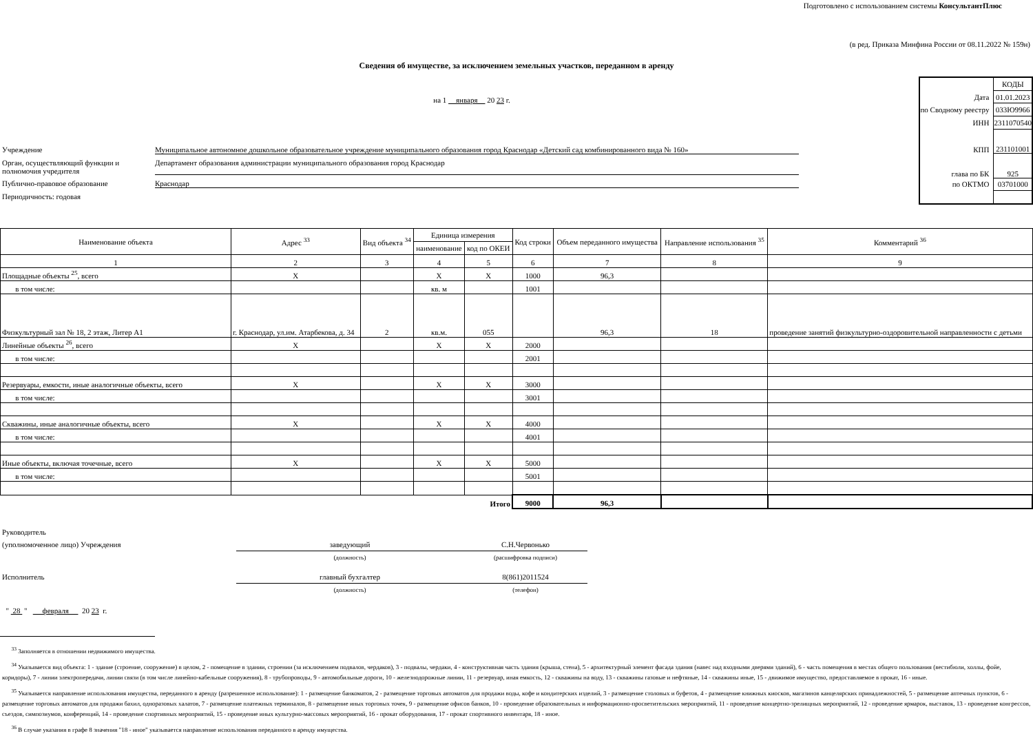Подготовлено с использованием системы КонсультантПлюс
(в ред. Приказа Минфина России от 08.11.2022 № 159н)
Сведения об имуществе, за исключением земельных участков, переданном в аренду
на 1 января 20 23 г.
Учреждение Муниципальное автономное дошкольное образовательное учреждение муниципального образования город Краснодар «Детский сад комбинированного вида № 160»
Орган, осуществляющий функции и полномочия учредителя Департамент образования администрации муниципального образования город Краснодар
Публично-правовое образование Краснодар
Периодичность: годовая
| | КОДЫ |
| Дата | 01.01.2023 |
| по Сводному реестру | 033Ю9966 |
| ИНН | 2311070540 |
| КПП | 231101001 |
| глава по БК | 925 |
| по ОКТМО | 03701000 |
| Наименование объекта | Адрес <sup>33</sup> | Вид объекта <sup>34</sup> | Единица измерения | | Код строки | Объем переданного имущества | Направление использования <sup>35</sup> | Комментарий <sup>36</sup> |
| --- | --- | --- | --- | --- | --- | --- | --- | --- |
| | | | наименование | код по ОКЕИ | | | | |
| 1 | 2 | 3 | 4 | 5 | 6 | 7 | 8 | 9 |
| Площадные объекты <sup>25</sup>, всего | Х | | Х | Х | 1000 | 96,3 | | |
| в том числе: | | | кв. м | | 1001 | | | |
| Физкультурный зал № 18, 2 этаж, Литер А1 | г. Краснодар, ул.им. Атарбекова, д. 34 | 2 | кв.м. | 055 | | 96,3 | 18 | проведение занятий физкультурно-оздоровительной направленности с детьми |
| Линейные объекты <sup>26</sup>, всего | Х | | Х | Х | 2000 | | | |
| в том числе: | | | | | 2001 | | | |
| Резервуары, емкости, иные аналогичные объекты, всего | Х | | Х | Х | 3000 | | | |
| в том числе: | | | | | 3001 | | | |
| Скважины, иные аналогичные объекты, всего | Х | | Х | Х | 4000 | | | |
| в том числе: | | | | | 4001 | | | |
| Иные объекты, включая точечные, всего | Х | | Х | Х | 5000 | | | |
| в том числе: | | | | | 5001 | | | |
| Итого | | | | | 9000 | 96,3 | | |
Руководитель
(уполномоченное лицо) Учреждения заведующий С.Н.Червонько
(должность) (расшифровка подписи)
Исполнитель главный бухгалтер 8(861)2011524
(должность) (телефон)
" 28 " февраля 20 23 г.
<sup>33</sup> Заполняется в отношении недвижимого имущества.
<sup>34</sup> Указывается вид объекта: 1 - здание (строение, сооружение) в целом, 2 - помещение в здании, строении (за исключением подвалов, чердаков), 3 - подвалы, чердаки, 4 - конструктивная часть здания (крыша, стена), 5 - архитектурный элемент фасада здания (навес над входными дверями зданий), 6 - часть помещения в местах общего пользования (вестибюли, холлы, фойе, коридоры), 7 - линии электропередачи, линии связи (в том числе линейно-кабельные сооружения), 8 - трубопроводы, 9 - автомобильные дороги, 10 - железнодорожные линии, 11 - резервуар, иная емкость, 12 - скважины на воду, 13 - скважины газовые и нефтяные, 14 - скважины иные, 15 - движимое имущество, предоставляемое в прокат, 16 - иные.
<sup>35</sup> Указывается направление использования имущества, переданного в аренду (разрешенное использование): 1 - размещение банкоматов, 2 - размещение торговых автоматов для продажи воды, кофе и кондитерских изделий, 3 - размещение столовых и буфетов, 4 - размещение книжных киосков, магазинов канцелярских принадлежностей, 5 - размещение аптечных пунктов, 6 - размещение торговых автоматов для продажи бахил, одноразовых халатов, 7 - размещение платежных терминалов, 8 - размещение иных торговых точек, 9 - размещение офисов банков, 10 - проведение образовательных и информационно-просветительских мероприятий, 11 - проведение концертно-зрелищных мероприятий, 12 - проведение ярмарок, выставок, 13 - проведение конгрессов, съездов, симпозиумов, конференций, 14 - проведение спортивных мероприятий, 15 - проведение иных культурно-массовых мероприятий, 16 - прокат оборудования, 17 - прокат спортивного инвентаря, 18 - иное.
<sup>36</sup> В случае указания в графе 8 значения "18 - иное" указывается направление использования переданного в аренду имущества.